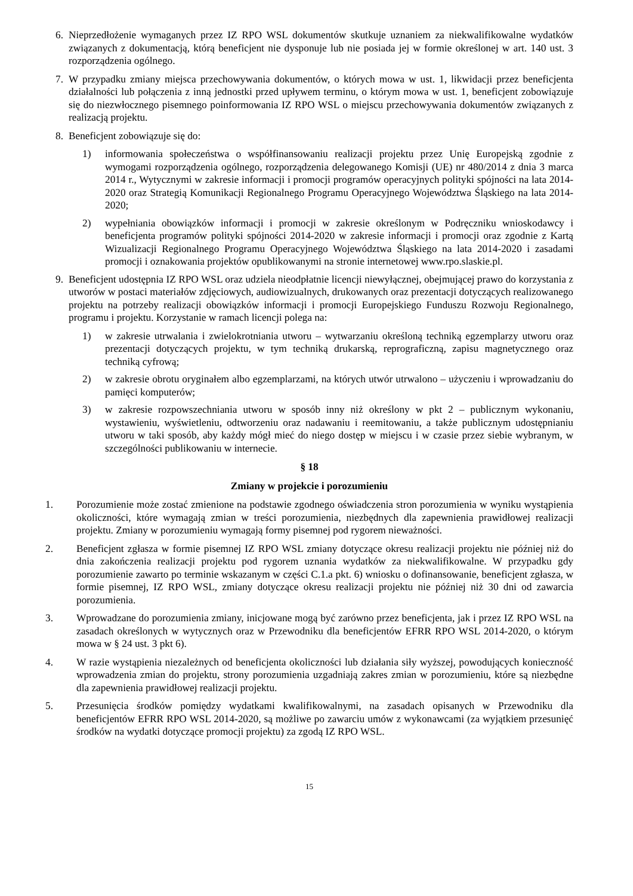6. Nieprzedłożenie wymaganych przez IZ RPO WSL dokumentów skutkuje uznaniem za niekwalifikowalne wydatków związanych z dokumentacją, którą beneficjent nie dysponuje lub nie posiada jej w formie określonej w art. 140 ust. 3 rozporządzenia ogólnego.
7. W przypadku zmiany miejsca przechowywania dokumentów, o których mowa w ust. 1, likwidacji przez beneficjenta działalności lub połączenia z inną jednostki przed upływem terminu, o którym mowa w ust. 1, beneficjent zobowiązuje się do niezwłocznego pisemnego poinformowania IZ RPO WSL o miejscu przechowywania dokumentów związanych z realizacją projektu.
8. Beneficjent zobowiązuje się do:
1) informowania społeczeństwa o współfinansowaniu realizacji projektu przez Unię Europejską zgodnie z wymogami rozporządzenia ogólnego, rozporządzenia delegowanego Komisji (UE) nr 480/2014 z dnia 3 marca 2014 r., Wytycznymi w zakresie informacji i promocji programów operacyjnych polityki spójności na lata 2014-2020 oraz Strategią Komunikacji Regionalnego Programu Operacyjnego Województwa Śląskiego na lata 2014-2020;
2) wypełniania obowiązków informacji i promocji w zakresie określonym w Podręczniku wnioskodawcy i beneficjenta programów polityki spójności 2014-2020 w zakresie informacji i promocji oraz zgodnie z Kartą Wizualizacji Regionalnego Programu Operacyjnego Województwa Śląskiego na lata 2014-2020 i zasadami promocji i oznakowania projektów opublikowanymi na stronie internetowej www.rpo.slaskie.pl.
9. Beneficjent udostępnia IZ RPO WSL oraz udziela nieodpłatnie licencji niewyłącznej, obejmującej prawo do korzystania z utworów w postaci materiałów zdjęciowych, audiowizualnych, drukowanych oraz prezentacji dotyczących realizowanego projektu na potrzeby realizacji obowiązków informacji i promocji Europejskiego Funduszu Rozwoju Regionalnego, programu i projektu. Korzystanie w ramach licencji polega na:
1) w zakresie utrwalania i zwielokrotniania utworu – wytwarzaniu określoną techniką egzemplarzy utworu oraz prezentacji dotyczących projektu, w tym techniką drukarską, reprograficzną, zapisu magnetycznego oraz techniką cyfrową;
2) w zakresie obrotu oryginałem albo egzemplarzami, na których utwór utrwalono – użyczeniu i wprowadzaniu do pamięci komputerów;
3) w zakresie rozpowszechniania utworu w sposób inny niż określony w pkt 2 – publicznym wykonaniu, wystawieniu, wyświetleniu, odtworzeniu oraz nadawaniu i reemitowaniu, a także publicznym udostępnianiu utworu w taki sposób, aby każdy mógł mieć do niego dostęp w miejscu i w czasie przez siebie wybranym, w szczególności publikowaniu w internecie.
§ 18
Zmiany w projekcie i porozumieniu
1. Porozumienie może zostać zmienione na podstawie zgodnego oświadczenia stron porozumienia w wyniku wystąpienia okoliczności, które wymagają zmian w treści porozumienia, niezbędnych dla zapewnienia prawidłowej realizacji projektu. Zmiany w porozumieniu wymagają formy pisemnej pod rygorem nieważności.
2. Beneficjent zgłasza w formie pisemnej IZ RPO WSL zmiany dotyczące okresu realizacji projektu nie później niż do dnia zakończenia realizacji projektu pod rygorem uznania wydatków za niekwalifikowalne. W przypadku gdy porozumienie zawarto po terminie wskazanym w części C.1.a pkt. 6) wniosku o dofinansowanie, beneficjent zgłasza, w formie pisemnej, IZ RPO WSL, zmiany dotyczące okresu realizacji projektu nie później niż 30 dni od zawarcia porozumienia.
3. Wprowadzane do porozumienia zmiany, inicjowane mogą być zarówno przez beneficjenta, jak i przez IZ RPO WSL na zasadach określonych w wytycznych oraz w Przewodniku dla beneficjentów EFRR RPO WSL 2014-2020, o którym mowa w § 24 ust. 3 pkt 6).
4. W razie wystąpienia niezależnych od beneficjenta okoliczności lub działania siły wyższej, powodujących konieczność wprowadzenia zmian do projektu, strony porozumienia uzgadniają zakres zmian w porozumieniu, które są niezbędne dla zapewnienia prawidłowej realizacji projektu.
5. Przesunięcia środków pomiędzy wydatkami kwalifikowalnymi, na zasadach opisanych w Przewodniku dla beneficjentów EFRR RPO WSL 2014-2020, są możliwe po zawarciu umów z wykonawcami (za wyjątkiem przesunięć środków na wydatki dotyczące promocji projektu) za zgodą IZ RPO WSL.
15